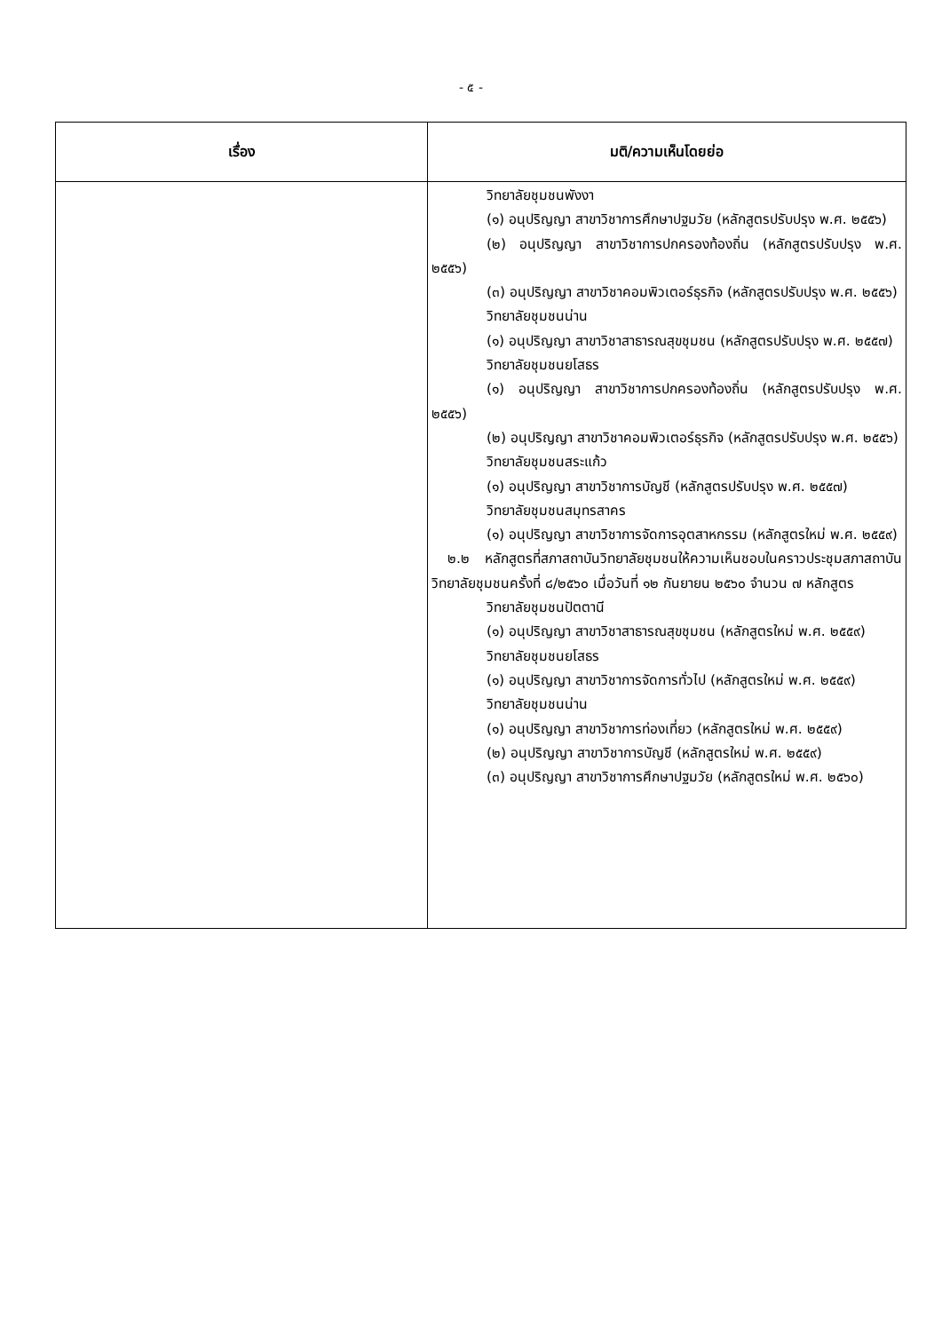- ๕ -
| เรื่อง | มติ/ความเห็นโดยย่อ |
| --- | --- |
| | วิทยาลัยชุมชนพังงา (๑) อนุปริญญา สาขาวิชาการศึกษาปฐมวัย (หลักสูตรปรับปรุง พ.ศ. ๒๕๕๖) (๒) อนุปริญญา สาขาวิชาการปกครองท้องถิ่น (หลักสูตรปรับปรุง พ.ศ. ๒๕๕๖) (๓) อนุปริญญา สาขาวิชาคอมพิวเตอร์ธุรกิจ (หลักสูตรปรับปรุง พ.ศ. ๒๕๕๖) วิทยาลัยชุมชนน่าน (๑) อนุปริญญา สาขาวิชาสาธารณสุขชุมชน (หลักสูตรปรับปรุง พ.ศ. ๒๕๕๗) วิทยาลัยชุมชนยโสธร (๑) อนุปริญญา สาขาวิชาการปกครองท้องถิ่น (หลักสูตรปรับปรุง พ.ศ. ๒๕๕๖) (๒) อนุปริญญา สาขาวิชาคอมพิวเตอร์ธุรกิจ (หลักสูตรปรับปรุง พ.ศ. ๒๕๕๖) วิทยาลัยชุมชนสระแก้ว (๑) อนุปริญญา สาขาวิชาการบัญชี (หลักสูตรปรับปรุง พ.ศ. ๒๕๕๗) วิทยาลัยชุมชนสมุทรสาคร (๑) อนุปริญญา สาขาวิชาการจัดการอุตสาหกรรม (หลักสูตรใหม่ พ.ศ. ๒๕๕๙) ๒.๒ หลักสูตรที่สภาสถาบันวิทยาลัยชุมชนให้ความเห็นชอบในคราวประชุมสภาสถาบันวิทยาลัยชุมชนครั้งที่ ๘/๒๕๖๐ เมื่อวันที่ ๑๒ กันยายน ๒๕๖๐ จำนวน ๗ หลักสูตร วิทยาลัยชุมชนปัตตานี (๑) อนุปริญญา สาขาวิชาสาธารณสุขชุมชน (หลักสูตรใหม่ พ.ศ. ๒๕๕๙) วิทยาลัยชุมชนยโสธร (๑) อนุปริญญา สาขาวิชาการจัดการทั่วไป (หลักสูตรใหม่ พ.ศ. ๒๕๕๙) วิทยาลัยชุมชนน่าน (๑) อนุปริญญา สาขาวิชาการท่องเที่ยว (หลักสูตรใหม่ พ.ศ. ๒๕๕๙) (๒) อนุปริญญา สาขาวิชาการบัญชี (หลักสูตรใหม่ พ.ศ. ๒๕๕๙) (๓) อนุปริญญา สาขาวิชาการศึกษาปฐมวัย (หลักสูตรใหม่ พ.ศ. ๒๕๖๐) |